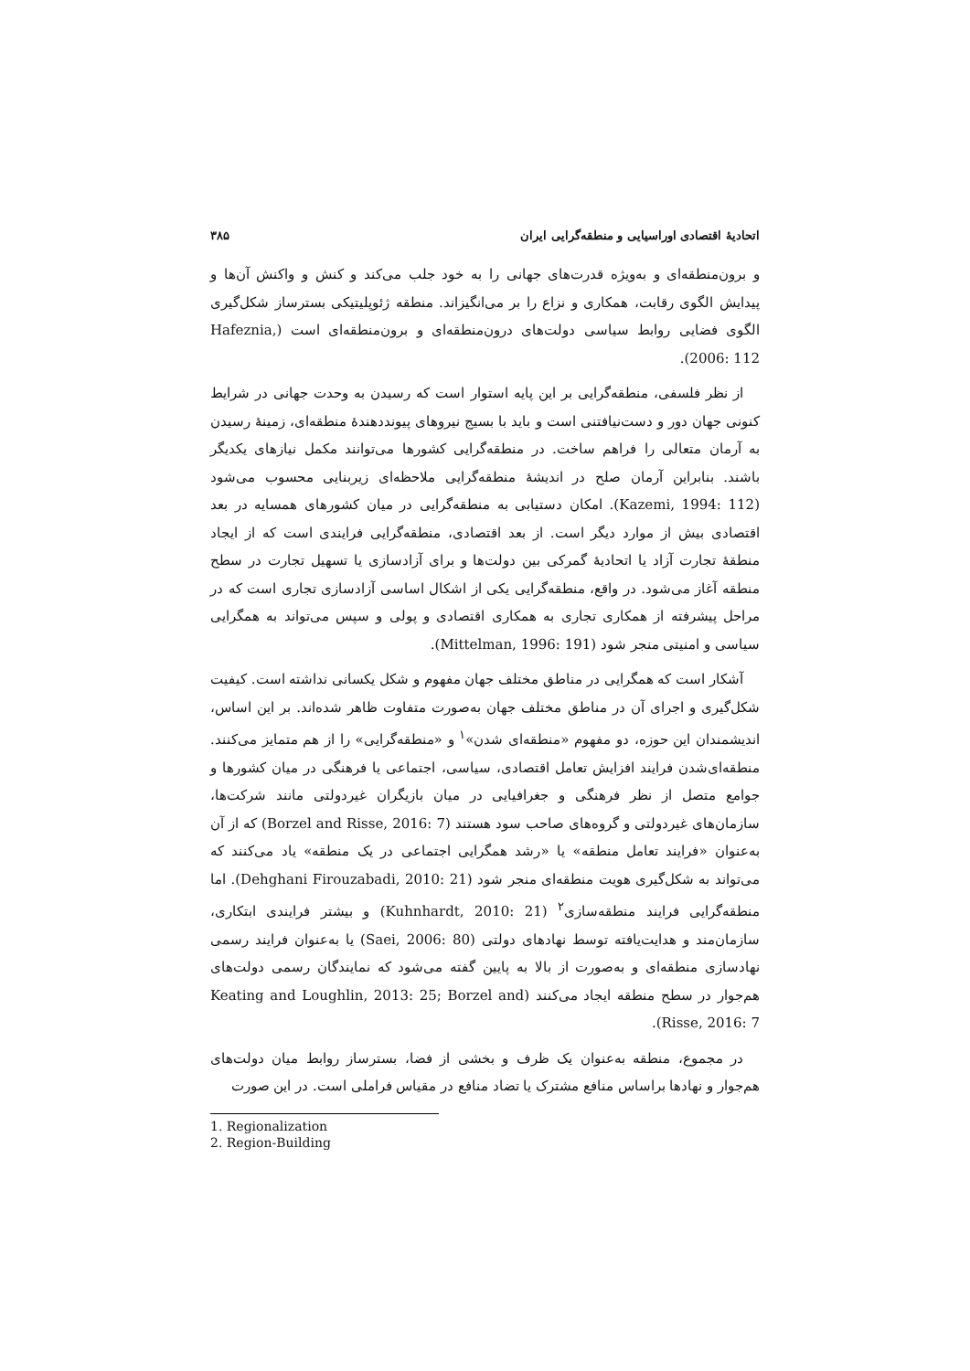اتحادیهٔ اقتصادی اوراسیایی و منطقه‌گرایی ایران ۳۸۵
و برون‌منطقه‌ای و به‌ویژه قدرت‌های جهانی را به خود جلب می‌کند و کنش و واکنش آن‌ها و پیدایش الگوی رقابت، همکاری و نزاع را بر می‌انگیزاند. منطقه ژئوپلیتیکی بسترساز شکل‌گیری الگوی فضایی روابط سیاسی دولت‌های درون‌منطقه‌ای و برون‌منطقه‌ای است (Hafeznia, 2006: 112).
از نظر فلسفی، منطقه‌گرایی بر این پایه استوار است که رسیدن به وحدت جهانی در شرایط کنونی جهان دور و دست‌نیافتنی است و باید با بسیج نیروهای پیونددهندهٔ منطقه‌ای، زمینهٔ رسیدن به آرمان متعالی را فراهم ساخت. در منطقه‌گرایی کشورها می‌توانند مکمل نیازهای یکدیگر باشند. بنابراین آرمان صلح در اندیشهٔ منطقه‌گرایی ملاحظه‌ای زیربنایی محسوب می‌شود (Kazemi, 1994: 112). امکان دستیابی به منطقه‌گرایی در میان کشورهای همسایه در بعد اقتصادی بیش از موارد دیگر است. از بعد اقتصادی، منطقه‌گرایی فرایندی است که از ایجاد منطقهٔ تجارت آزاد یا اتحادیهٔ گمرکی بین دولت‌ها و برای آزادسازی یا تسهیل تجارت در سطح منطقه آغاز می‌شود. در واقع، منطقه‌گرایی یکی از اشکال اساسی آزادسازی تجاری است که در مراحل پیشرفته از همکاری تجاری به همکاری اقتصادی و پولی و سپس می‌تواند به همگرایی سیاسی و امنیتی منجر شود (Mittelman, 1996: 191).
آشکار است که همگرایی در مناطق مختلف جهان مفهوم و شکل یکسانی نداشته است. کیفیت شکل‌گیری و اجرای آن در مناطق مختلف جهان به‌صورت متفاوت ظاهر شده‌اند. بر این اساس، اندیشمندان این حوزه، دو مفهوم «منطقه‌ای شدن»<sup>۱</sup> و «منطقه‌گرایی» را از هم متمایز می‌کنند. منطقه‌ای‌شدن فرایند افزایش تعامل اقتصادی، سیاسی، اجتماعی یا فرهنگی در میان کشورها و جوامع متصل از نظر فرهنگی و جغرافیایی در میان بازیگران غیردولتی مانند شرکت‌ها، سازمان‌های غیردولتی و گروه‌های صاحب سود هستند (Borzel and Risse, 2016: 7) که از آن به‌عنوان «فرایند تعامل منطقه» یا «رشد همگرایی اجتماعی در یک منطقه» یاد می‌کنند که می‌تواند به شکل‌گیری هویت منطقه‌ای منجر شود (Dehghani Firouzabadi, 2010: 21). اما منطقه‌گرایی فرایند منطقه‌سازی<sup>۲</sup> (Kuhnhardt, 2010: 21) و بیشتر فرایندی ابتکاری، سازمان‌مند و هدایت‌یافته توسط نهادهای دولتی (Saei, 2006: 80) یا به‌عنوان فرایند رسمی نهادسازی منطقه‌ای و به‌صورت از بالا به پایین گفته می‌شود که نمایندگان رسمی دولت‌های هم‌جوار در سطح منطقه ایجاد می‌کنند (Keating and Loughlin, 2013: 25; Borzel and Risse, 2016: 7).
در مجموع، منطقه به‌عنوان یک ظرف و بخشی از فضا، بسترساز روابط میان دولت‌های هم‌جوار و نهادها براساس منافع مشترک یا تضاد منافع در مقیاس فراملی است. در این صورت
1. Regionalization
2. Region-Building